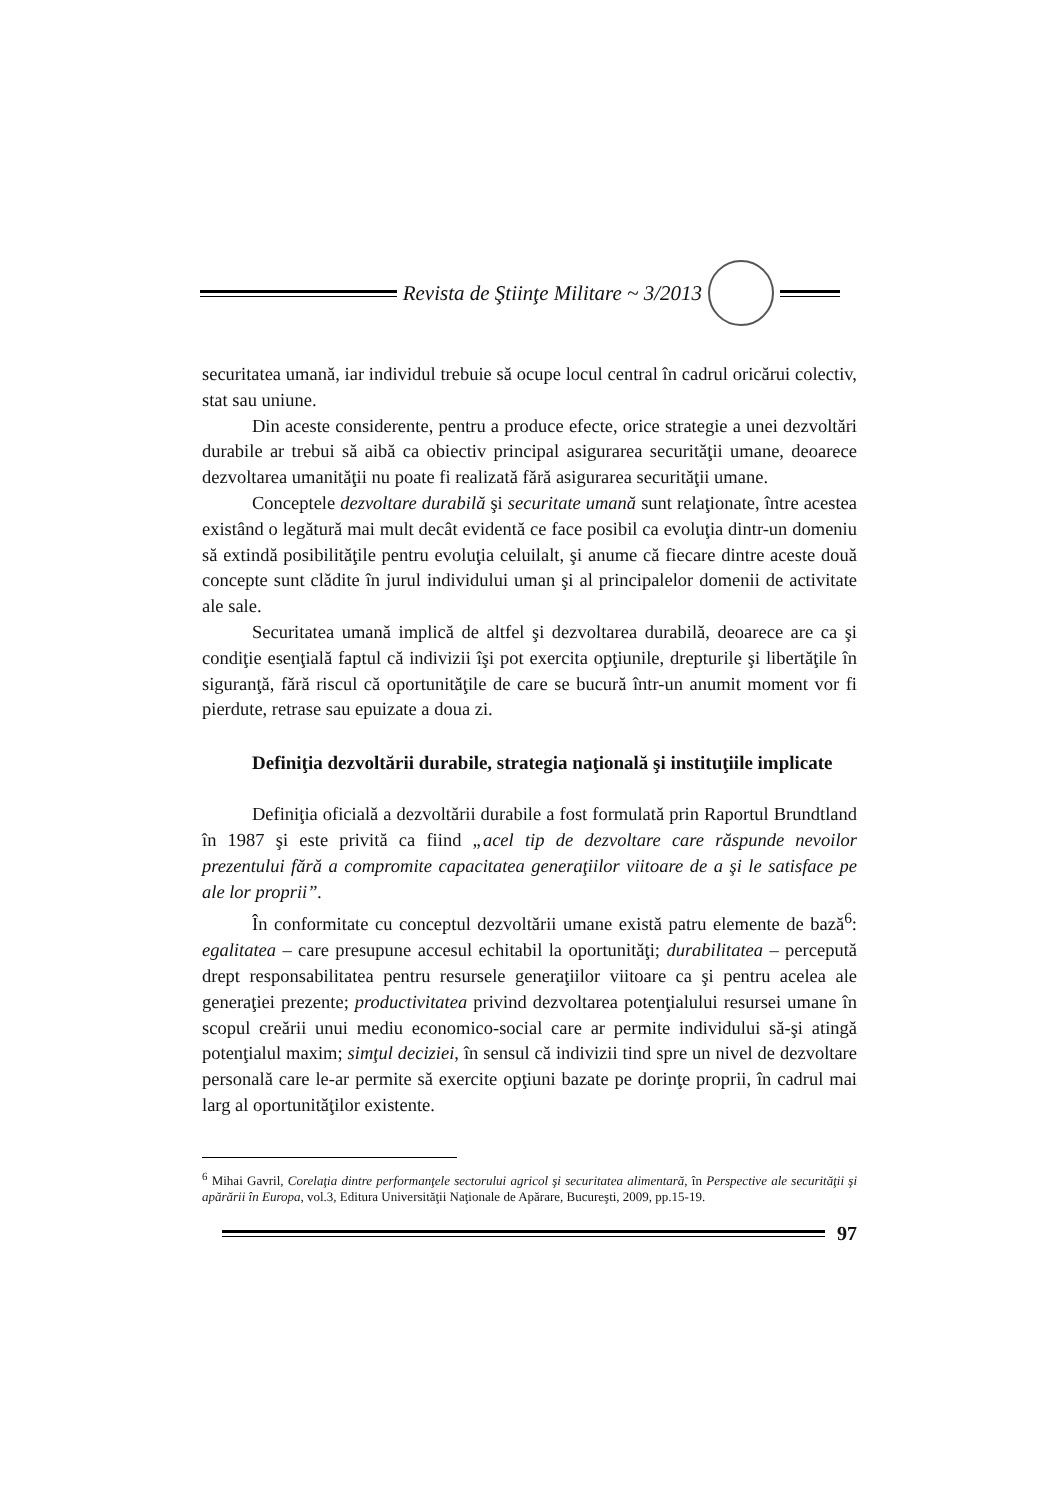Revista de Ştiinţe Militare ~ 3/2013
securitatea umană, iar individul trebuie să ocupe locul central în cadrul oricărui colectiv, stat sau uniune.
Din aceste considerente, pentru a produce efecte, orice strategie a unei dezvoltări durabile ar trebui să aibă ca obiectiv principal asigurarea securităţii umane, deoarece dezvoltarea umanităţii nu poate fi realizată fără asigurarea securităţii umane.
Conceptele dezvoltare durabilă şi securitate umană sunt relaţionate, între acestea existând o legătură mai mult decât evidentă ce face posibil ca evoluţia dintr-un domeniu să extindă posibilităţile pentru evoluţia celuilalt, şi anume că fiecare dintre aceste două concepte sunt clădite în jurul individului uman şi al principalelor domenii de activitate ale sale.
Securitatea umană implică de altfel şi dezvoltarea durabilă, deoarece are ca şi condiţie esenţială faptul că indivizii îşi pot exercita opţiunile, drepturile şi libertăţile în siguranţă, fără riscul că oportunităţile de care se bucură într-un anumit moment vor fi pierdute, retrase sau epuizate a doua zi.
Definiţia dezvoltării durabile, strategia naţională şi instituţiile implicate
Definiţia oficială a dezvoltării durabile a fost formulată prin Raportul Brundtland în 1987 şi este privită ca fiind „acel tip de dezvoltare care răspunde nevoilor prezentului fără a compromite capacitatea generaţiilor viitoare de a şi le satisface pe ale lor proprii”.
În conformitate cu conceptul dezvoltării umane există patru elemente de bază<sup>6</sup>: egalitatea – care presupune accesul echitabil la oportunităţi; durabilitatea – percepută drept responsabilitatea pentru resursele generaţiilor viitoare ca şi pentru acelea ale generaţiei prezente; productivitatea privind dezvoltarea potenţialului resursei umane în scopul creării unui mediu economico-social care ar permite individului să-şi atingă potenţialul maxim; simţul deciziei, în sensul că indivizii tind spre un nivel de dezvoltare personală care le-ar permite să exercite opţiuni bazate pe dorinţe proprii, în cadrul mai larg al oportunităţilor existente.
<sup>6</sup> Mihai Gavril, Corelaţia dintre performanţele sectorului agricol şi securitatea alimentară, în Perspective ale securităţii şi apărării în Europa, vol.3, Editura Universităţii Naţionale de Apărare, Bucureşti, 2009, pp.15-19.
97